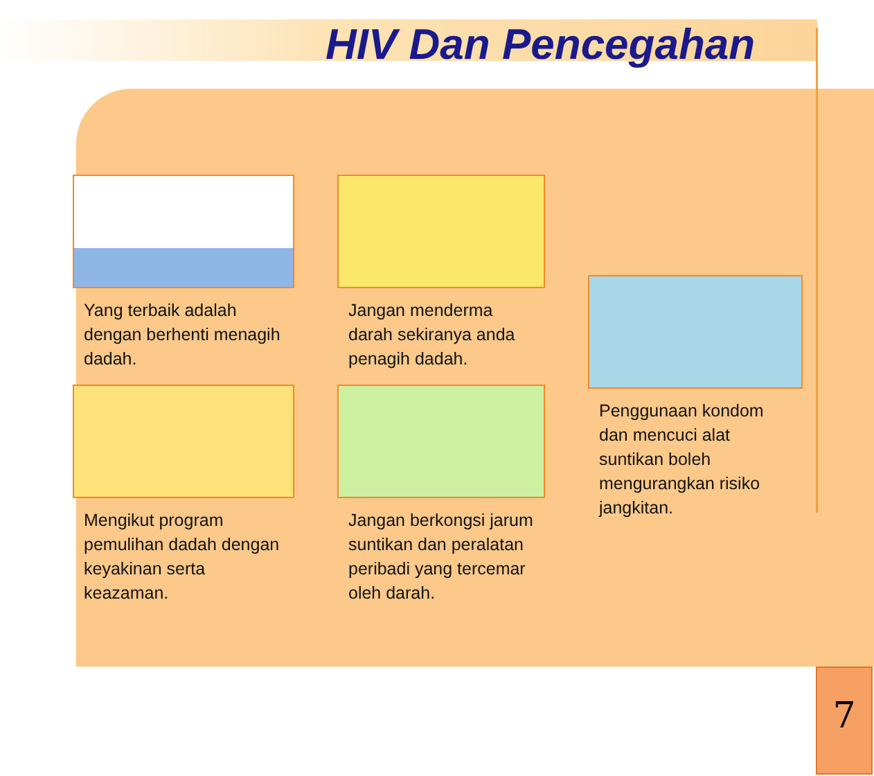HIV Dan Pencegahan
Yang terbaik adalah dengan berhenti menagih dadah.
Mengikut program pemulihan dadah dengan keyakinan serta keazaman.
Jangan menderma darah sekiranya anda penagih dadah.
Jangan berkongsi jarum suntikan dan peralatan peribadi yang tercemar oleh darah.
Penggunaan kondom dan mencuci alat suntikan boleh mengurangkan risiko jangkitan.
7